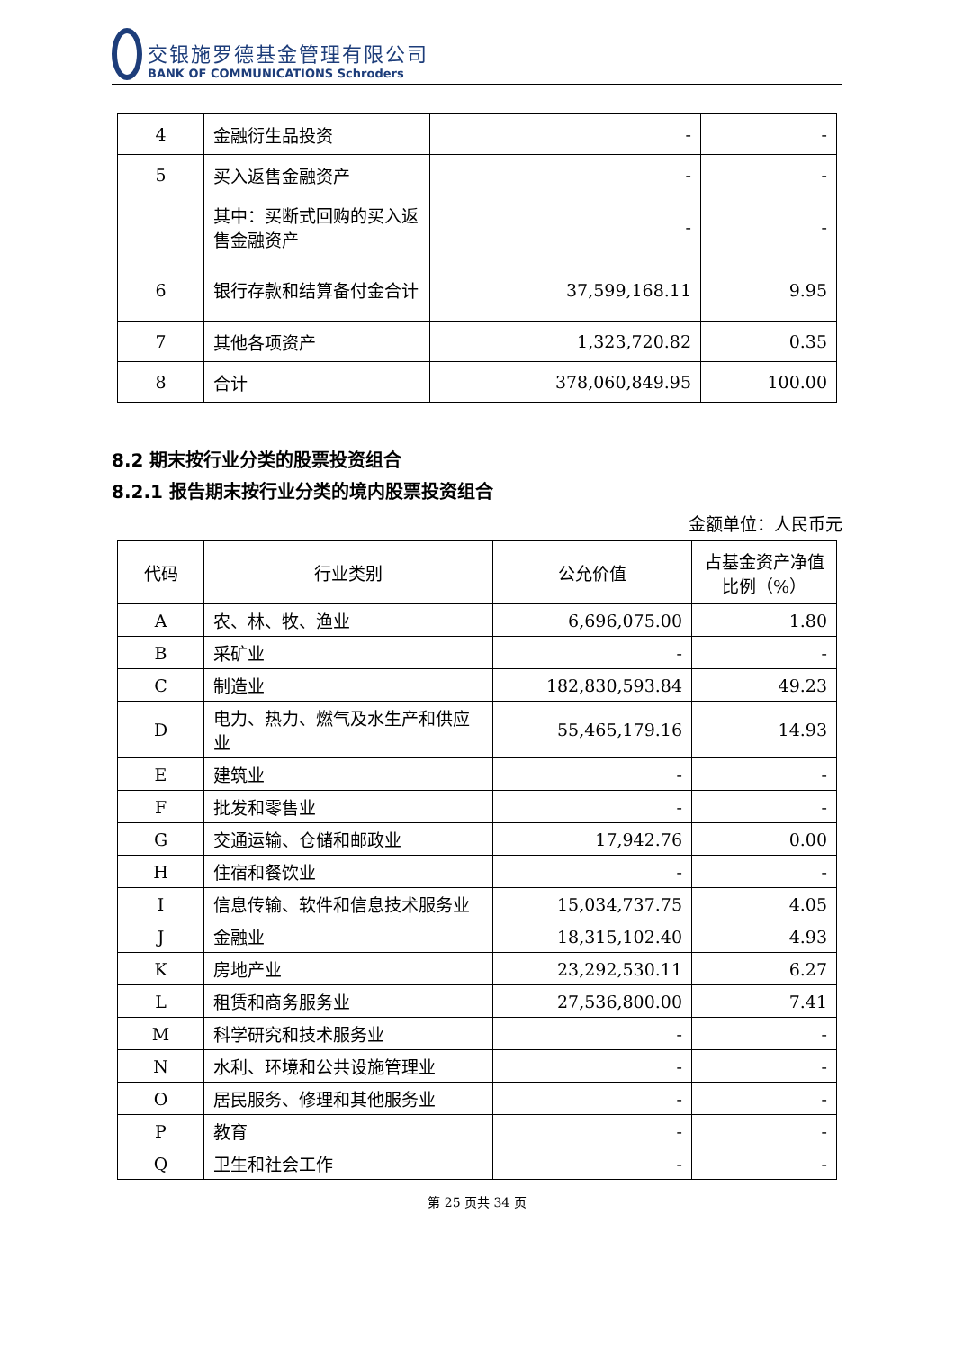交银施罗德基金管理有限公司
BANK OF COMMUNICATIONS Schroders
| 4 | 金融衍生品投资 | - | - |
| 5 | 买入返售金融资产 | - | - |
| | 其中：买断式回购的买入返售金融资产 | - | - |
| 6 | 银行存款和结算备付金合计 | 37,599,168.11 | 9.95 |
| 7 | 其他各项资产 | 1,323,720.82 | 0.35 |
| 8 | 合计 | 378,060,849.95 | 100.00 |
8.2 期末按行业分类的股票投资组合
8.2.1 报告期末按行业分类的境内股票投资组合
金额单位：人民币元
| 代码 | 行业类别 | 公允价值 | 占基金资产净值比例（%） |
| --- | --- | --- | --- |
| A | 农、林、牧、渔业 | 6,696,075.00 | 1.80 |
| B | 采矿业 | - | - |
| C | 制造业 | 182,830,593.84 | 49.23 |
| D | 电力、热力、燃气及水生产和供应业 | 55,465,179.16 | 14.93 |
| E | 建筑业 | - | - |
| F | 批发和零售业 | - | - |
| G | 交通运输、仓储和邮政业 | 17,942.76 | 0.00 |
| H | 住宿和餐饮业 | - | - |
| I | 信息传输、软件和信息技术服务业 | 15,034,737.75 | 4.05 |
| J | 金融业 | 18,315,102.40 | 4.93 |
| K | 房地产业 | 23,292,530.11 | 6.27 |
| L | 租赁和商务服务业 | 27,536,800.00 | 7.41 |
| M | 科学研究和技术服务业 | - | - |
| N | 水利、环境和公共设施管理业 | - | - |
| O | 居民服务、修理和其他服务业 | - | - |
| P | 教育 | - | - |
| Q | 卫生和社会工作 | - | - |
第 25 页共 34 页